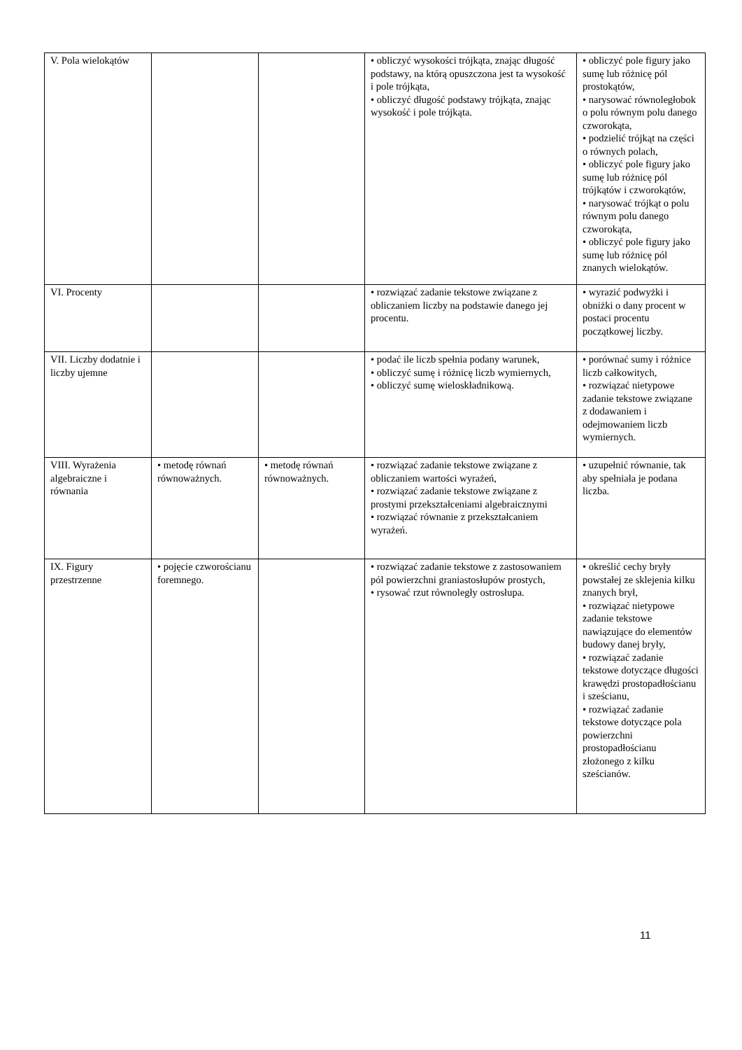| V. Pola wielokątów | | | • obliczyć wysokości trójkąta, znając długość podstawy, na którą opuszczona jest ta wysokość i pole trójkąta, • obliczyć długość podstawy trójkąta, znając wysokość i pole trójkąta. | • obliczyć pole figury jako sumę lub różnicę pól prostokątów, • narysować równoległobok o polu równym polu danego czworokąta, • podzielić trójkąt na części o równych polach, • obliczyć pole figury jako sumę lub różnicę pól trójkątów i czworokątów, • narysować trójkąt o polu równym polu danego czworokąta, • obliczyć pole figury jako sumę lub różnicę pól znanych wielokątów. |
| VI. Procenty | | | • rozwiązać zadanie tekstowe związane z obliczaniem liczby na podstawie danego jej procentu. | • wyrazić podwyżki i obniżki o dany procent w postaci procentu początkowej liczby. |
| VII. Liczby dodatnie i liczby ujemne | | | • podać ile liczb spełnia podany warunek, • obliczyć sumę i różnicę liczb wymiernych, • obliczyć sumę wieloskładnikową. | • porównać sumy i różnice liczb całkowitych, • rozwiązać nietypowe zadanie tekstowe związane z dodawaniem i odejmowaniem liczb wymiernych. |
| VIII. Wyrażenia algebraiczne i równania | • metodę równań równoważnych. | • metodę równań równoważnych. | • rozwiązać zadanie tekstowe związane z obliczaniem wartości wyrażeń, • rozwiązać zadanie tekstowe związane z prostymi przekształceniami algebraicznymi • rozwiązać równanie z przekształcaniem wyrażeń. | • uzupełnić równanie, tak aby spełniała je podana liczba. |
| IX. Figury przestrzenne | • pojęcie czworościanu foremnego. | | • rozwiązać zadanie tekstowe z zastosowaniem pól powierzchni graniastosłupów prostych, • rysować rzut równoległy ostrosłupa. | • określić cechy bryły powstałej ze sklejenia kilku znanych brył, • rozwiązać nietypowe zadanie tekstowe nawiązujące do elementów budowy danej bryły, • rozwiązać zadanie tekstowe dotyczące długości krawędzi prostopadłościanu i sześcianu, • rozwiązać zadanie tekstowe dotyczące pola powierzchni prostopadłościanu złożonego z kilku sześcianów. |
11